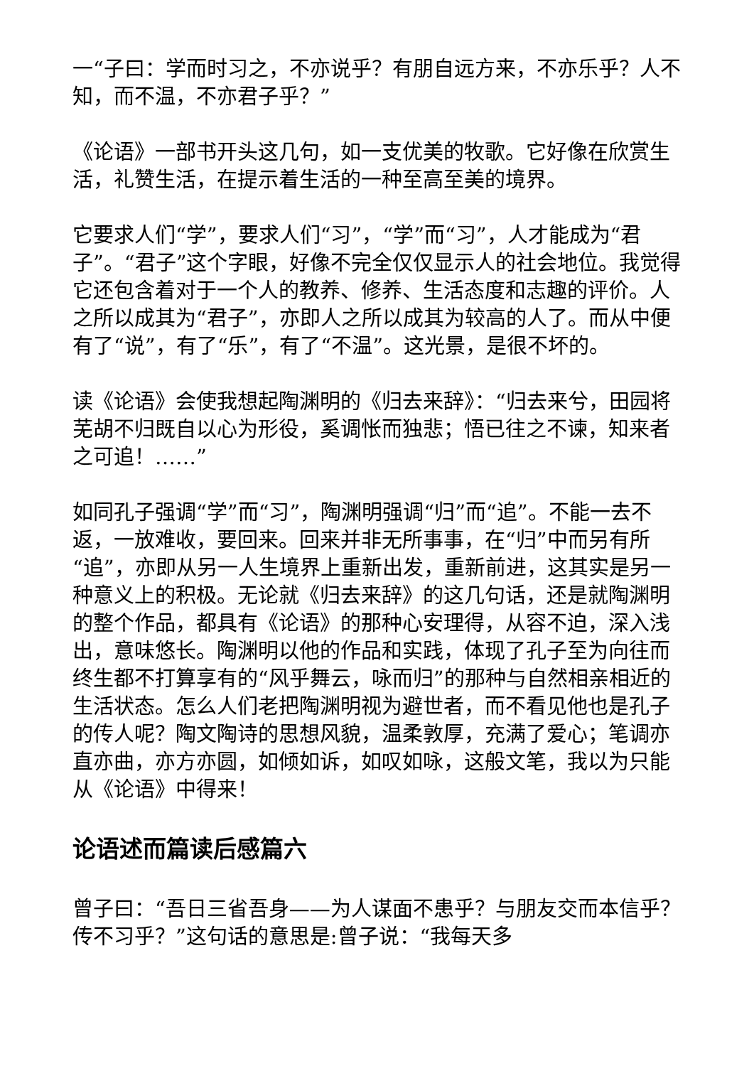一“子曰：学而时习之，不亦说乎？有朋自远方来，不亦乐乎？人不知，而不温，不亦君子乎？”
《论语》一部书开头这几句，如一支优美的牧歌。它好像在欣赏生活，礼赞生活，在提示着生活的一种至高至美的境界。
它要求人们“学”，要求人们“习”，“学”而“习”，人才能成为“君子”。“君子”这个字眼，好像不完全仅仅显示人的社会地位。我觉得它还包含着对于一个人的教养、修养、生活态度和志趣的评价。人之所以成其为“君子”，亦即人之所以成其为较高的人了。而从中便有了“说”，有了“乐”，有了“不温”。这光景，是很不坏的。
读《论语》会使我想起陶渊明的《归去来辞》：“归去来兮，田园将芜胡不归既自以心为形役，奚调怅而独悲；悟已往之不谏，知来者之可追！……”
如同孔子强调“学”而“习”，陶渊明强调“归”而“追”。不能一去不返，一放难收，要回来。回来并非无所事事，在“归”中而另有所“追”，亦即从另一人生境界上重新出发，重新前进，这其实是另一种意义上的积极。无论就《归去来辞》的这几句话，还是就陶渊明的整个作品，都具有《论语》的那种心安理得，从容不迫，深入浅出，意味悠长。陶渊明以他的作品和实践，体现了孔子至为向往而终生都不打算享有的“风乎舞云，咏而归”的那种与自然相亲相近的生活状态。怎么人们老把陶渊明视为避世者，而不看见他也是孔子的传人呢？陶文陶诗的思想风貌，温柔敦厚，充满了爱心；笔调亦直亦曲，亦方亦圆，如倾如诉，如叹如咏，这般文笔，我以为只能从《论语》中得来！
论语述而篇读后感篇六
曾子曰：“吾日三省吾身——为人谋面不患乎？与朋友交而本信乎？传不习乎？”这句话的意思是:曾子说：“我每天多